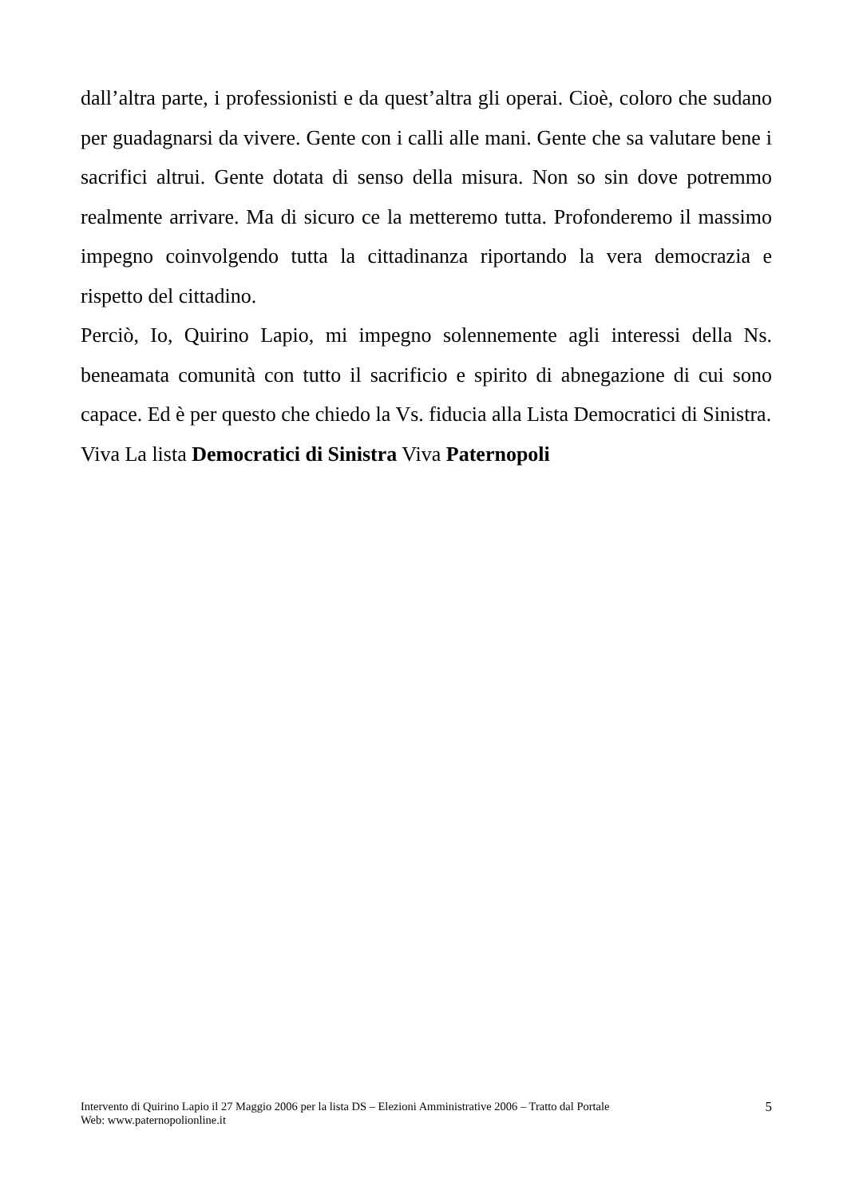dall’altra parte, i professionisti e da quest’altra gli operai. Cioè, coloro che sudano per guadagnarsi da vivere. Gente con i calli alle mani. Gente che sa valutare bene i sacrifici altrui. Gente dotata di senso della misura. Non so sin dove potremmo realmente arrivare. Ma di sicuro ce la metteremo tutta. Profonderemo il massimo impegno coinvolgendo tutta la cittadinanza riportando la vera democrazia e rispetto del cittadino.
Perciò, Io, Quirino Lapio, mi impegno solennemente agli interessi della Ns. beneamata comunità con tutto il sacrificio e spirito di abnegazione di cui sono capace. Ed è per questo che chiedo la Vs. fiducia alla Lista Democratici di Sinistra.
Viva La lista Democratici di Sinistra Viva Paternopoli
Intervento di Quirino Lapio il 27 Maggio 2006 per la lista DS – Elezioni Amministrative 2006 – Tratto dal Portale
Web: www.paternopolionline.it
5